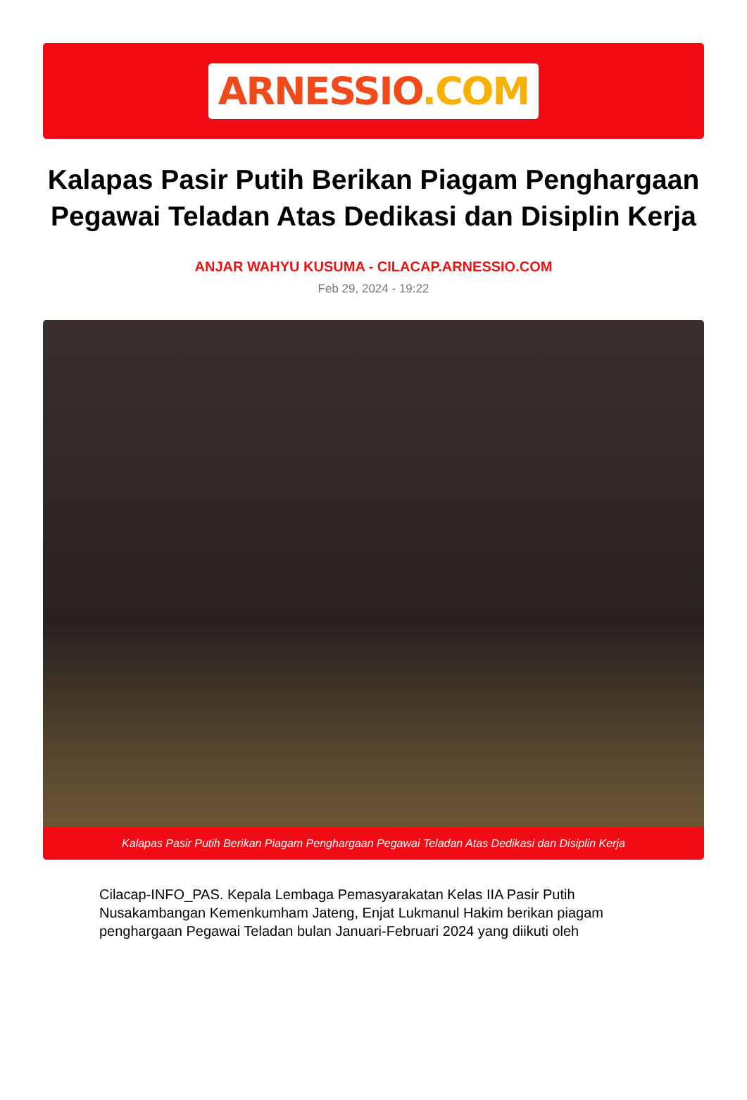ARNESSIO.COM
Kalapas Pasir Putih Berikan Piagam Penghargaan Pegawai Teladan Atas Dedikasi dan Disiplin Kerja
ANJAR WAHYU KUSUMA - CILACAP.ARNESSIO.COM
Feb 29, 2024 - 19:22
Kalapas Pasir Putih Berikan Piagam Penghargaan Pegawai Teladan Atas Dedikasi dan Disiplin Kerja
Cilacap-INFO_PAS. Kepala Lembaga Pemasyarakatan Kelas IIA Pasir Putih Nusakambangan Kemenkumham Jateng, Enjat Lukmanul Hakim berikan piagam penghargaan Pegawai Teladan bulan Januari-Februari 2024 yang diikuti oleh